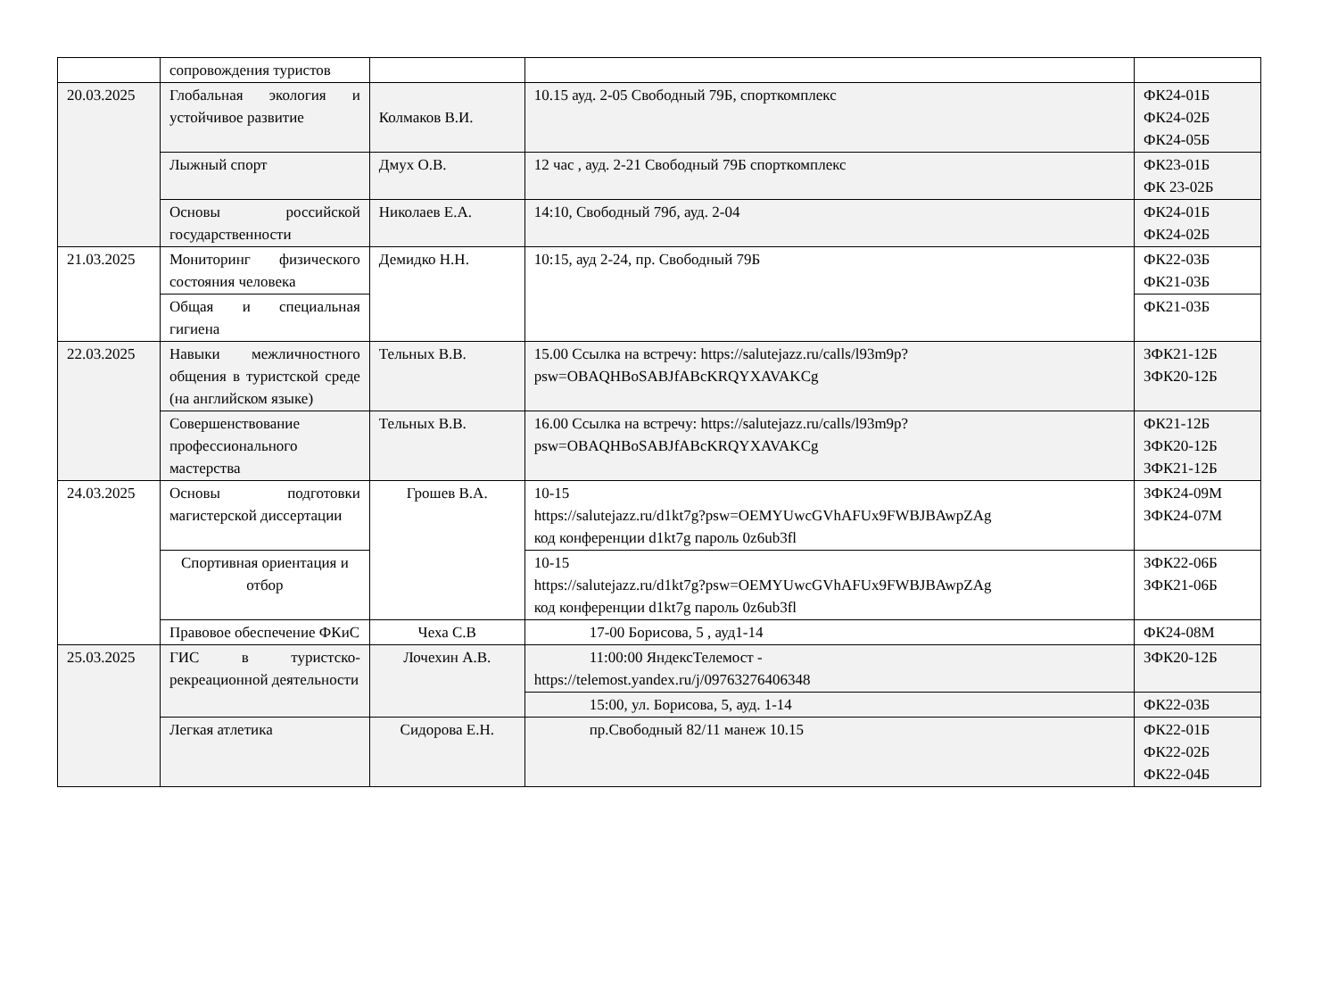| | сопровождения туристов | | | |
| 20.03.2025 | Глобальная экология и устойчивое развитие | Колмаков В.И. | 10.15 ауд. 2-05 Свободный 79Б, спорткомплекс | ФК24-01Б ФК24-02Б ФК24-05Б |
| | Лыжный спорт | Дмух О.В. | 12 час , ауд. 2-21 Свободный 79Б спорткомплекс | ФК23-01Б ФК 23-02Б |
| | Основы российской государственности | Николаев Е.А. | 14:10, Свободный 79б, ауд. 2-04 | ФК24-01Б ФК24-02Б |
| 21.03.2025 | Мониторинг физического состояния человека | Демидко Н.Н. | 10:15, ауд 2-24, пр. Свободный 79Б | ФК22-03Б ФК21-03Б |
| | Общая и специальная гигиена | | | ФК21-03Б |
| 22.03.2025 | Навыки межличностного общения в туристской среде (на английском языке) | Тельных В.В. | 15.00 Ссылка на встречу: https://salutejazz.ru/calls/l93m9p?psw=OBAQHBoSABJfABcKRQYXAVAKCg | ЗФК21-12Б ЗФК20-12Б |
| | Совершенствование профессионального мастерства | Тельных В.В. | 16.00 Ссылка на встречу: https://salutejazz.ru/calls/l93m9p?psw=OBAQHBoSABJfABcKRQYXAVAKCg | ФК21-12Б ЗФК20-12Б ЗФК21-12Б |
| 24.03.2025 | Основы подготовки магистерской диссертации | Грошев В.А. | 10-15 https://salutejazz.ru/d1kt7g?psw=OEMYUwcGVhAFUx9FWBJBAwpZAg код конференции d1kt7g пароль 0z6ub3fl | ЗФК24-09М ЗФК24-07М |
| | Спортивная ориентация и отбор | | 10-15 https://salutejazz.ru/d1kt7g?psw=OEMYUwcGVhAFUx9FWBJBAwpZAg код конференции d1kt7g пароль 0z6ub3fl | ЗФК22-06Б ЗФК21-06Б |
| | Правовое обеспечение ФКиС | Чеха С.В | 17-00 Борисова, 5 , ауд1-14 | ФК24-08М |
| 25.03.2025 | ГИС в туристско-рекреационной деятельности | Лочехин А.В. | 11:00:00 ЯндексТелемост - https://telemost.yandex.ru/j/09763276406348 | ЗФК20-12Б |
| | | | 15:00, ул. Борисова, 5, ауд. 1-14 | ФК22-03Б |
| | Легкая атлетика | Сидорова Е.Н. | пр.Свободный 82/11 манеж 10.15 | ФК22-01Б ФК22-02Б ФК22-04Б |